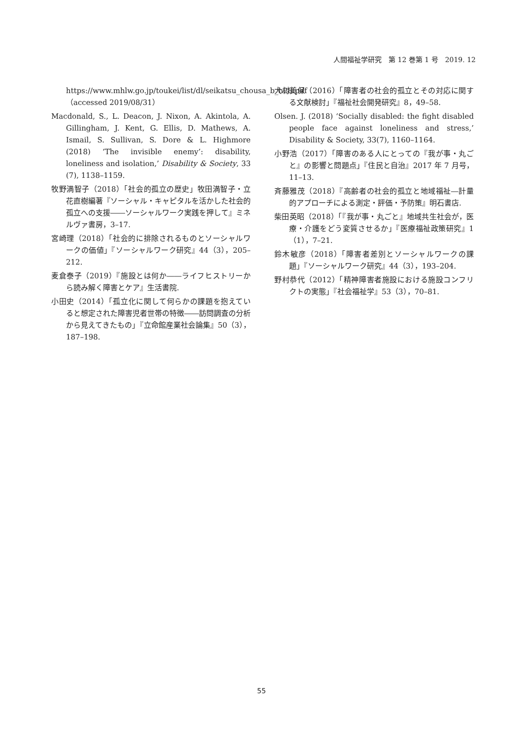人間福祉学研究　第 12 巻第 1 号　2019. 12
https://www.mhlw.go.jp/toukei/list/dl/seikatsu_chousa_b_h28.pdf（accessed 2019/08/31）
Macdonald, S., L. Deacon, J. Nixon, A. Akintola, A. Gillingham, J. Kent, G. Ellis, D. Mathews, A. Ismail, S. Sullivan, S. Dore & L. Highmore (2018) ‘The invisible enemy’: disability, loneliness and isolation,’ Disability & Society, 33 (7), 1138–1159.
牧野満智子（2018）「社会的孤立の歴史」牧田満智子・立花直樹編著『ソーシャル・キャピタルを活かした社会的孤立への支援――ソーシャルワーク実践を押して』ミネルヴァ書房，3–17.
宮崎理（2018）「社会的に排除されるものとソーシャルワークの価値」『ソーシャルワーク研究』44（3），205–212.
麦倉泰子（2019）『施設とは何か――ライフヒストリーから読み解く障害とケア』生活書院.
小田史（2014）「孤立化に関して何らかの課題を抱えていると想定された障害児者世帯の特徴――訪問調査の分析から見えてきたもの」『立命館産業社会論集』50（3），187–198.
大村美保（2016）「障害者の社会的孤立とその対応に関する文献検討」『福祉社会開発研究』8，49–58.
Olsen. J. (2018) ‘Socially disabled: the fight disabled people face against loneliness and stress,’ Disability & Society, 33(7), 1160–1164.
小野浩（2017）「障害のある人にとっての『我が事・丸ごと』の影響と問題点」『住民と自治』2017 年 7 月号，11–13.
斉藤雅茂（2018）『高齢者の社会的孤立と地域福祉―計量的アプローチによる測定・評価・予防策』明石書店.
柴田英昭（2018）「『我が事・丸ごと』地域共生社会が，医療・介護をどう変質させるか」『医療福祉政策研究』1（1），7–21.
鈴木敏彦（2018）「障害者差別とソーシャルワークの課題」『ソーシャルワーク研究』44（3），193–204.
野村恭代（2012）「精神障害者施設における施設コンフリクトの実態」『社会福祉学』53（3），70–81.
55